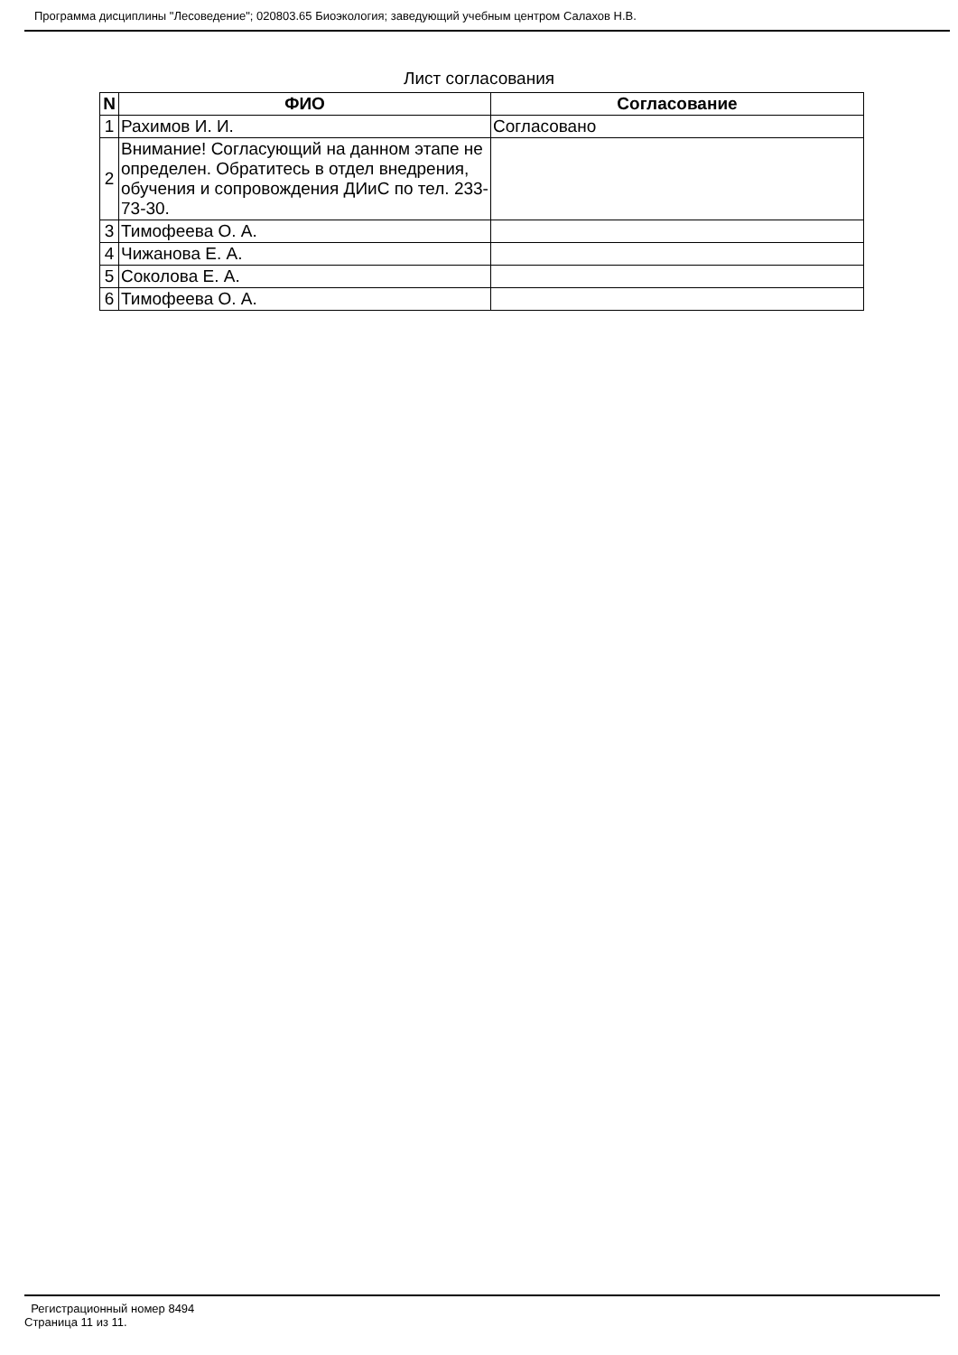Программа дисциплины "Лесоведение"; 020803.65 Биоэкология; заведующий учебным центром Салахов Н.В.
Лист согласования
| N | ФИО | Согласование |
| --- | --- | --- |
| 1 | Рахимов И. И. | Согласовано |
| 2 | Внимание! Согласующий на данном этапе не определен. Обратитесь в отдел внедрения, обучения и сопровождения ДИиС по тел. 233-73-30. | |
| 3 | Тимофеева О. А. | |
| 4 | Чижанова Е. А. | |
| 5 | Соколова Е. А. | |
| 6 | Тимофеева О. А. | |
Регистрационный номер 8494
Страница 11 из 11.